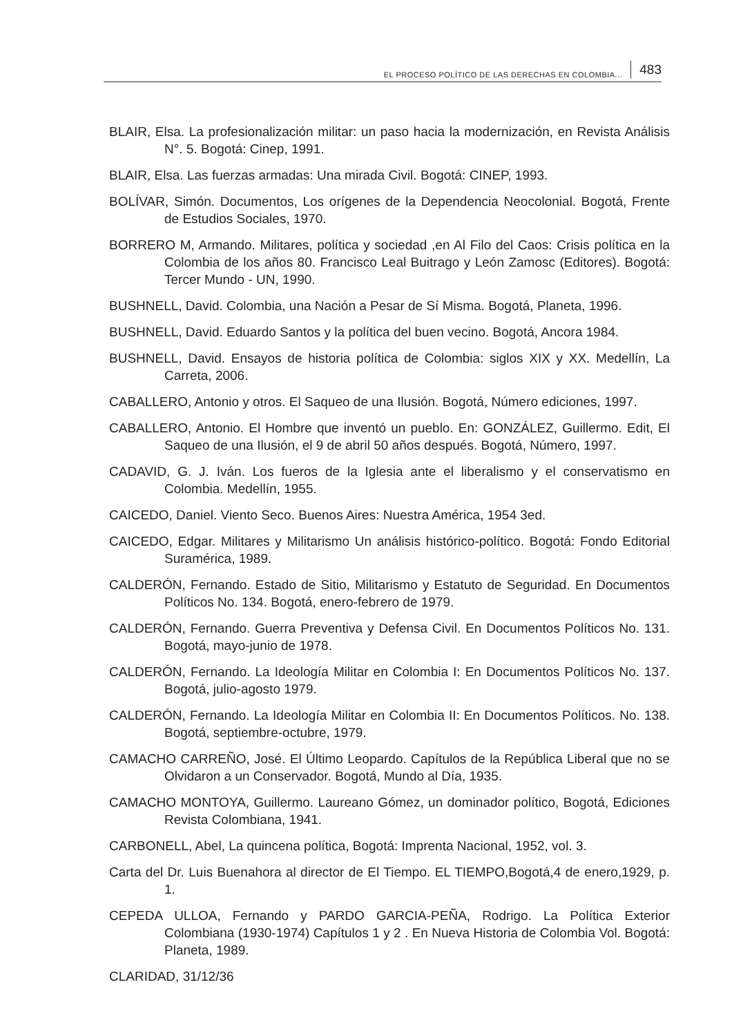EL PROCESO POLÍTICO DE LAS DERECHAS EN COLOMBIA... 483
BLAIR, Elsa. La profesionalización militar: un paso hacia la modernización, en Revista Análisis N°. 5. Bogotá: Cinep, 1991.
BLAIR, Elsa. Las fuerzas armadas: Una mirada Civil. Bogotá: CINEP, 1993.
BOLÍVAR, Simón. Documentos, Los orígenes de la Dependencia Neocolonial. Bogotá, Frente de Estudios Sociales, 1970.
BORRERO M, Armando. Militares, política y sociedad ,en Al Filo del Caos: Crisis política en la Colombia de los años 80. Francisco Leal Buitrago y León Zamosc (Editores). Bogotá: Tercer Mundo - UN, 1990.
BUSHNELL, David. Colombia, una Nación a Pesar de Sí Misma. Bogotá, Planeta, 1996.
BUSHNELL, David. Eduardo Santos y la política del buen vecino. Bogotá, Ancora 1984.
BUSHNELL, David. Ensayos de historia política de Colombia: siglos XIX y XX. Medellín, La Carreta, 2006.
CABALLERO, Antonio y otros. El Saqueo de una Ilusión. Bogotá, Número ediciones, 1997.
CABALLERO, Antonio. El Hombre que inventó un pueblo. En: GONZÁLEZ, Guillermo. Edit, El Saqueo de una Ilusión, el 9 de abril 50 años después. Bogotá, Número, 1997.
CADAVID, G. J. Iván. Los fueros de la Iglesia ante el liberalismo y el conservatismo en Colombia. Medellín, 1955.
CAICEDO, Daniel. Viento Seco. Buenos Aires: Nuestra América, 1954 3ed.
CAICEDO, Edgar. Militares y Militarismo Un análisis histórico-político. Bogotá: Fondo Editorial Suramérica, 1989.
CALDERÓN, Fernando. Estado de Sitio, Militarismo y Estatuto de Seguridad. En Documentos Políticos No. 134. Bogotá, enero-febrero de 1979.
CALDERÓN, Fernando. Guerra Preventiva y Defensa Civil. En Documentos Políticos No. 131. Bogotá, mayo-junio de 1978.
CALDERÓN, Fernando. La Ideología Militar en Colombia I: En Documentos Políticos No. 137. Bogotá, julio-agosto 1979.
CALDERÓN, Fernando. La Ideología Militar en Colombia II: En Documentos Políticos. No. 138. Bogotá, septiembre-octubre, 1979.
CAMACHO CARREÑO, José. El Último Leopardo. Capítulos de la República Liberal que no se Olvidaron a un Conservador. Bogotá, Mundo al Día, 1935.
CAMACHO MONTOYA, Guillermo. Laureano Gómez, un dominador político, Bogotá, Ediciones Revista Colombiana, 1941.
CARBONELL, Abel, La quincena política, Bogotá: Imprenta Nacional, 1952, vol. 3.
Carta del Dr. Luis Buenahora al director de El Tiempo. EL TIEMPO,Bogotá,4 de enero,1929, p. 1.
CEPEDA ULLOA, Fernando y PARDO GARCIA-PEÑA, Rodrigo. La Política Exterior Colombiana (1930-1974) Capítulos 1 y 2 . En Nueva Historia de Colombia Vol. Bogotá: Planeta, 1989.
CLARIDAD, 31/12/36